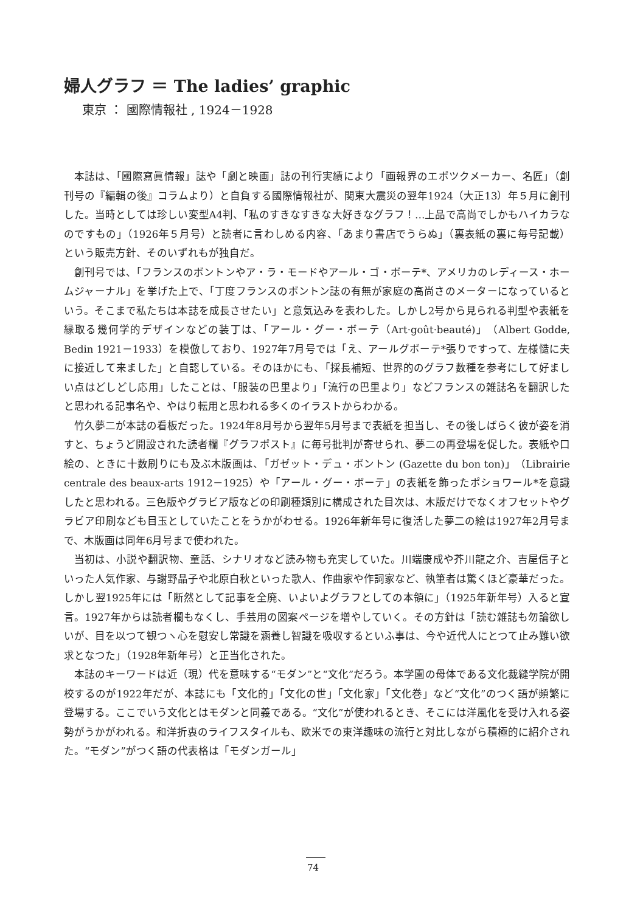婦人グラフ ＝ The ladies’ graphic
東京 ： 國際情報社 , 1924－1928
本誌は、「國際寫眞情報」誌や「劇と映画」誌の刊行実績により「画報界のエポツクメーカー、名匠」（創刊号の『編輯の後』コラムより）と自負する國際情報社が、関東大震災の翌年1924（大正13）年５月に創刊した。当時としては珍しい変型A4判、「私のすきなすきな大好きなグラフ！…上品で高尚でしかもハイカラなのですもの」（1926年５月号）と読者に言わしめる内容、「あまり書店でうらぬ」（裏表紙の裏に毎号記載）という販売方針、そのいずれもが独自だ。
創刊号では、「フランスのボントンやア・ラ・モードやアール・ゴ・ボーテ*、アメリカのレディース・ホームジャーナル」を挙げた上で、「丁度フランスのボントン誌の有無が家庭の高尚さのメーターになっているという。そこまで私たちは本誌を成長させたい」と意気込みを表わした。しかし2号から見られる判型や表紙を縁取る幾何学的デザインなどの装丁は、「アール・グー・ボーテ（Art·goût·beauté)」（Albert Godde, Bedin 1921－1933）を模倣しており、1927年7月号では「え、アールグボーテ*張りですって、左様慥に夫に接近して来ました」と自認している。そのほかにも、「採長補短、世界的のグラフ数種を参考にして好ましい点はどしどし応用」したことは、「服装の巴里より」「流行の巴里より」などフランスの雑誌名を翻訳したと思われる記事名や、やはり転用と思われる多くのイラストからわかる。
竹久夢二が本誌の看板だった。1924年8月号から翌年5月号まで表紙を担当し、その後しばらく彼が姿を消すと、ちょうど開設された読者欄『グラフポスト』に毎号批判が寄せられ、夢二の再登場を促した。表紙や口絵の、ときに十数刷りにも及ぶ木版画は、「ガゼット・デュ・ボントン (Gazette du bon ton)」（Librairie centrale des beaux-arts 1912－1925）や「アール・グー・ボーテ」の表紙を飾ったポショワール*を意識したと思われる。三色版やグラビア版などの印刷種類別に構成された目次は、木版だけでなくオフセットやグラビア印刷なども目玉としていたことをうかがわせる。1926年新年号に復活した夢二の絵は1927年2月号まで、木版画は同年6月号まで使われた。
当初は、小説や翻訳物、童話、シナリオなど読み物も充実していた。川端康成や芥川龍之介、吉屋信子といった人気作家、与謝野晶子や北原白秋といった歌人、作曲家や作詞家など、執筆者は驚くほど豪華だった。しかし翌1925年には「断然として記事を全廃、いよいよグラフとしての本領に」（1925年新年号）入ると宣言。1927年からは読者欄もなくし、手芸用の図案ページを増やしていく。その方針は「読む雑誌も勿論欲しいが、目を以つて観つヽ心を慰安し常識を涵養し智識を吸収するといふ事は、今や近代人にとつて止み難い欲求となつた」（1928年新年号）と正当化された。
本誌のキーワードは近（現）代を意味する“モダン”と“文化”だろう。本学園の母体である文化裁縫学院が開校するのが1922年だが、本誌にも「文化的」「文化の世」「文化家」「文化巻」など“文化”のつく語が頻繁に登場する。ここでいう文化とはモダンと同義である。“文化”が使われるとき、そこには洋風化を受け入れる姿勢がうかがわれる。和洋折衷のライフスタイルも、欧米での東洋趣味の流行と対比しながら積極的に紹介された。“モダン”がつく語の代表格は「モダンガール」
74